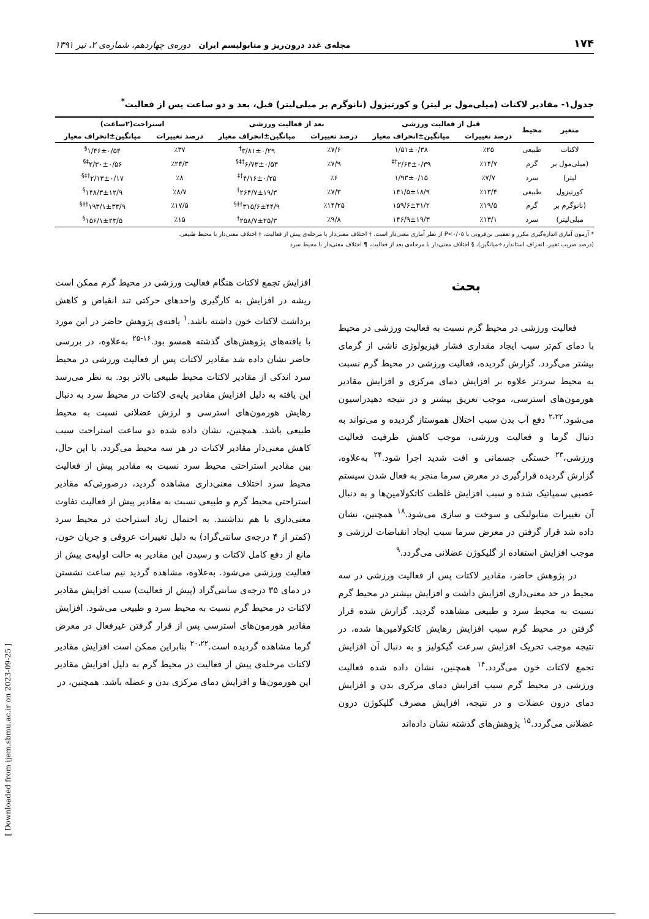۱۷۴ مجله‌ی غدد درون‌ریز و متابولیسم ایران دوره‌ی چهاردهم، شماره‌ی ۲، تیر ۱۳۹۱
جدول۱- مقادیر لاکتات (میلی‌مول بر لیتر) و کورتیزول (نانوگرم بر میلی‌لیتر) قبل، بعد و دو ساعت پس از فعالیت<sup>*</sup>
| متغیر | محیط | قبل از فعالیت ورزشی | | بعد از فعالیت ورزشی | | استراحت(۲ساعت) | |
| --- | --- | --- | --- | --- | --- | --- | --- |
| | | درصد تغییرات | میانگین±انحراف معیار | درصد تغییرات | میانگین±انحراف معیار | درصد تغییرات | میانگین±انحراف معیار |
| لاکتات | طبیعی | ٪۲۵ | ۱/۵۱±۰/۳۸ | ٪۷/۶ | ۳/۸۱±۰/۲۹<sup>†</sup> | ٪۳۷ | ۱/۴۶±۰/۵۴<sup>§</sup> |
| (میلی‌مول بر | گرم | ٪۱۴/۷ | ۲/۶۴±۰/۳۹<sup>†‡</sup> | ٪۷/۹ | ۶/۷۳±۰/۵۳<sup>†‡§</sup> | ٪۲۴/۳ | ۲/۳۰±۰/۵۶<sup>‡§</sup> |
| لیتر) | سرد | ٪۷/۷ | ۱/۹۳±۰/۱۵ | ٪۶ | ۴/۱۶±۰/۲۵<sup>†‡</sup> | ٪۸ | ۲/۱۳±۰/۱۷<sup>†‡§</sup> |
| کورتیزول | طبیعی | ٪۱۳/۴ | ۱۴۱/۵±۱۸/۹ | ٪۷/۳ | ۲۶۴/۷±۱۹/۳<sup>†</sup> | ٪۸/۷ | ۱۴۸/۳±۱۲/۹<sup>§</sup> |
| (نانوگرم بر | گرم | ٪۱۹/۵ | ۱۵۹/۶±۳۱/۲ | ٪۱۴/۲۵ | ۳۱۵/۶±۴۴/۹<sup>†‡§</sup> | ٪۱۷/۵ | ۱۹۳/۱±۳۳/۹<sup>†‡§</sup> |
| میلی‌لیتر) | سرد | ٪۱۳/۱ | ۱۴۶/۹±۱۹/۳ | ٪۹/۸ | ۲۵۸/۷±۲۵/۳<sup>†</sup> | ٪۱۵ | ۱۵۶/۱±۲۳/۵<sup>§</sup> |
* آزمون آماری اندازه‌گیری مکرر و تعقیبی بن‌فرونی با P<۰/۰۵ از نظر آماری معنی‌دار است. † اختلاف معنی‌دار با مرحله‌ی پیش از فعالیت، ‡ اختلاف معنی‌دار با محیط طبیعی.
(درصد ضریب تغییر، انحراف استاندارد÷میانگین)، § اختلاف معنی‌دار با مرحله‌ی بعد از فعالیت، ¶ اختلاف معنی‌دار با محیط سرد
بحث
فعالیت ورزشی در محیط گرم نسبت به فعالیت ورزشی در محیط با دمای کم‌تر سبب ایجاد مقداری فشار فیزیولوژی ناشی از گرمای بیشتر می‌گردد. گزارش گردیده، فعالیت ورزشی در محیط گرم نسبت به محیط سردتر علاوه بر افزایش دمای مرکزی و افزایش مقادیر هورمون‌های استرسی، موجب تعریق بیشتر و در نتیجه دهیدراسیون می‌شود.<sup>۲،۲۲</sup> دفع آب بدن سبب اختلال هموستاز گردیده و می‌تواند به دنبال گرما و فعالیت ورزشی، موجب کاهش ظرفیت فعالیت ورزشی،<sup>۲۳</sup> خستگی جسمانی و افت شدید اجرا شود.<sup>۲۴</sup> به‌علاوه، گزارش گردیده قرارگیری در معرض سرما منجر به فعال شدن سیستم عصبی سمپاتیک شده و سبب افزایش غلظت کاتکولامین‌ها و به دنبال آن تغییرات متابولیکی و سوخت و سازی می‌شود.<sup>۱۸</sup> همچنین، نشان داده شد قرار گرفتن در معرض سرما سبب ایجاد انقباضات لرزشی و موجب افزایش استفاده از گلیکوژن عضلانی می‌گردد.<sup>۹</sup>
در پژوهش حاضر، مقادیر لاکتات پس از فعالیت ورزشی در سه محیط در حد معنی‌داری افزایش داشت و افزایش بیشتر در محیط گرم نسبت به محیط سرد و طبیعی مشاهده گردید. گزارش شده قرار گرفتن در محیط گرم سبب افزایش رهایش کاتکولامین‌ها شده، در نتیجه موجب تحریک افزایش سرعت گیکولیز و به دنبال آن افزایش تجمع لاکتات خون می‌گردد.<sup>۱۴</sup> همچنین، نشان داده شده فعالیت ورزشی در محیط گرم سبب افزایش دمای مرکزی بدن و افزایش دمای درون عضلات و در نتیجه، افزایش مصرف گلیکوژن درون عضلانی می‌گردد.<sup>۱۵</sup> پژوهش‌های گذشته نشان داده‌اند
افزایش تجمع لاکتات هنگام فعالیت ورزشی در محیط گرم ممکن است ریشه در افزایش به کارگیری واحدهای حرکتی تند انقباض و کاهش برداشت لاکتات خون داشته باشد.<sup>۱</sup> یافته‌ی پژوهش حاضر در این مورد با یافته‌های پژوهش‌های گذشته همسو بود.<sup>۱۶-۲۵</sup> به‌علاوه، در بررسی حاضر نشان داده شد مقادیر لاکتات پس از فعالیت ورزشی در محیط سرد اندکی از مقادیر لاکتات محیط طبیعی بالاتر بود. به نظر می‌رسد این یافته به دلیل افزایش مقادیر پایه‌ی لاکتات در محیط سرد به دنبال رهایش هورمون‌های استرسی و لرزش عضلانی نسبت به محیط طبیعی باشد. همچنین، نشان داده شده دو ساعت استراحت سبب کاهش معنی‌دار مقادیر لاکتات در هر سه محیط می‌گردد. با این حال، بین مقادیر استراحتی محیط سرد نسبت به مقادیر پیش از فعالیت محیط سرد اختلاف معنی‌داری مشاهده گردید، درصورتی‌که مقادیر استراحتی محیط گرم و طبیعی نسبت به مقادیر پیش از فعالیت تفاوت معنی‌داری با هم نداشتند. به احتمال زیاد استراحت در محیط سرد (کمتر از ۴ درجه‌ی سانتی‌گراد) به دلیل تغییرات عروقی و جریان خون، مانع از دفع کامل لاکتات و رسیدن این مقادیر به حالت اولیه‌ی پیش از فعالیت ورزشی می‌شود. به‌علاوه، مشاهده گردید نیم ساعت نشستن در دمای ۳۵ درجه‌ی سانتی‌گراد (پیش از فعالیت) سبب افزایش مقادیر لاکتات در محیط گرم نسبت به محیط سرد و طبیعی می‌شود. افزایش مقادیر هورمون‌های استرسی پس از قرار گرفتن غیرفعال در معرض گرما مشاهده گردیده است.<sup>۲۰،۲۲</sup> بنابراین ممکن است افزایش مقادیر لاکتات مرحله‌ی پیش از فعالیت در محیط گرم به دلیل افزایش مقادیر این هورمون‌ها و افزایش دمای مرکزی بدن و عضله باشد. همچنین، در
[ Downloaded from ijem.sbmu.ac.ir on 2023-09-25 ]